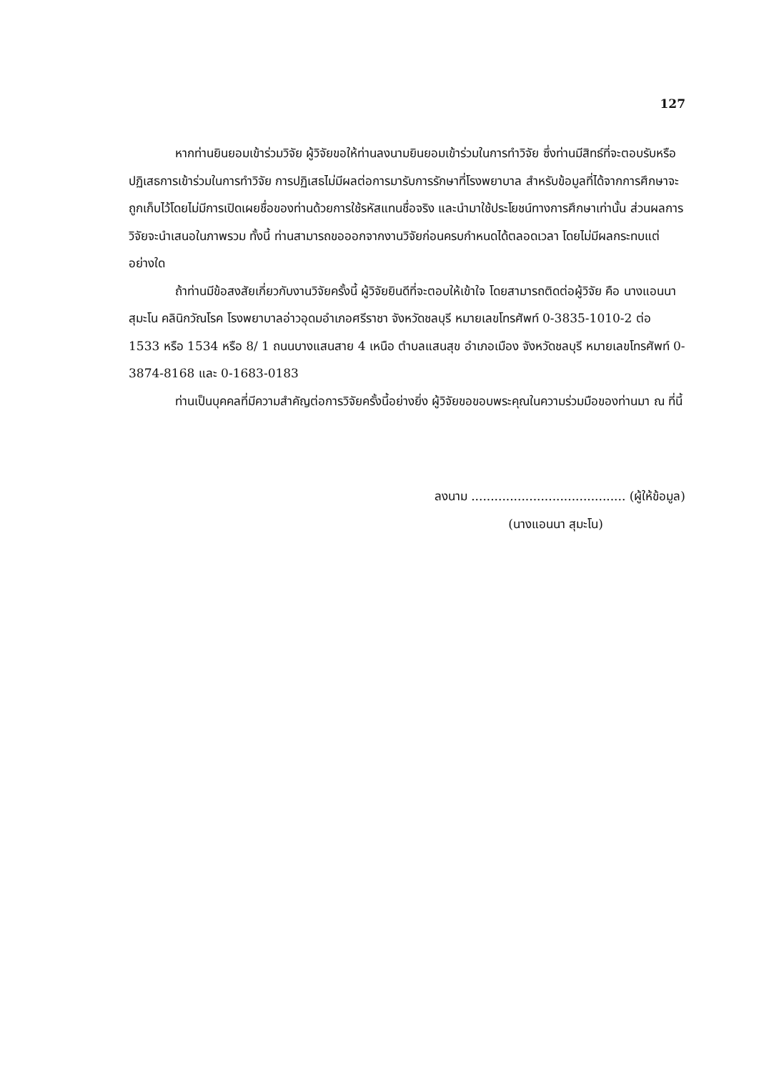127
หากท่านยินยอมเข้าร่วมวิจัย ผู้วิจัยขอให้ท่านลงนามยินยอมเข้าร่วมในการทำวิจัย ซึ่งท่านมีสิทธ์ที่จะตอบรับหรือปฏิเสธการเข้าร่วมในการทำวิจัย การปฏิเสธไม่มีผลต่อการมารับการรักษาที่โรงพยาบาล สำหรับข้อมูลที่ได้จากการศึกษาจะถูกเก็บไว้โดยไม่มีการเปิดเผยชื่อของท่านด้วยการใช้รหัสแทนชื่อจริง และนำมาใช้ประโยชน์ทางการศึกษาเท่านั้น ส่วนผลการวิจัยจะนำเสนอในภาพรวม ทั้งนี้ ท่านสามารถขอออกจากงานวิจัยก่อนครบกำหนดได้ตลอดเวลา โดยไม่มีผลกระทบแต่อย่างใด
ถ้าท่านมีข้อสงสัยเกี่ยวกับงานวิจัยครั้งนี้ ผู้วิจัยยินดีที่จะตอบให้เข้าใจ โดยสามารถติดต่อผู้วิจัย คือ นางแอนนา สุมะโน คลินิกวัณโรค โรงพยาบาลอ่าวอุดมอำเภอศรีราชา จังหวัดชลบุรี หมายเลขโทรศัพท์ 0-3835-1010-2 ต่อ 1533 หรือ 1534 หรือ 8/ 1 ถนนบางแสนสาย 4 เหนือ ตำบลแสนสุข อำเภอเมือง จังหวัดชลบุรี หมายเลขโทรศัพท์ 0-3874-8168 และ 0-1683-0183
ท่านเป็นบุคคลที่มีความสำคัญต่อการวิจัยครั้งนี้อย่างยิ่ง ผู้วิจัยขอขอบพระคุณในความร่วมมือของท่านมา ณ ที่นี้
ลงนาม ........................................ (ผู้ให้ข้อมูล)
(นางแอนนา สุมะโน)